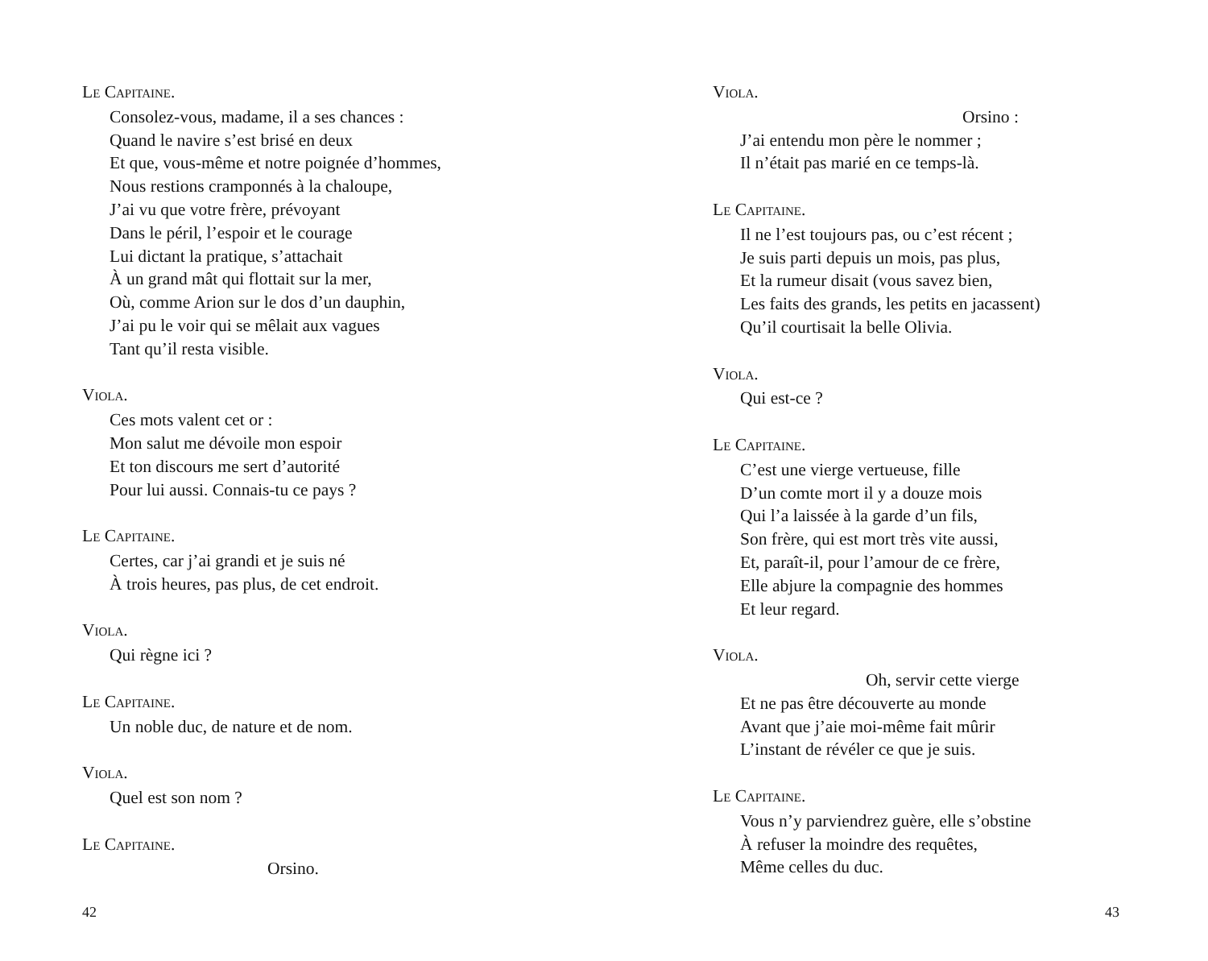LE CAPITAINE.
Consolez-vous, madame, il a ses chances :
Quand le navire s’est brisé en deux
Et que, vous-même et notre poignée d’hommes,
Nous restions cramponnés à la chaloupe,
J’ai vu que votre frère, prévoyant
Dans le péril, l’espoir et le courage
Lui dictant la pratique, s’attachait
À un grand mât qui flottait sur la mer,
Où, comme Arion sur le dos d’un dauphin,
J’ai pu le voir qui se mêlait aux vagues
Tant qu’il resta visible.
VIOLA.
Ces mots valent cet or :
Mon salut me dévoile mon espoir
Et ton discours me sert d’autorité
Pour lui aussi. Connais-tu ce pays ?
LE CAPITAINE.
Certes, car j’ai grandi et je suis né
À trois heures, pas plus, de cet endroit.
VIOLA.
Qui règne ici ?
LE CAPITAINE.
Un noble duc, de nature et de nom.
VIOLA.
Quel est son nom ?
LE CAPITAINE.
Orsino.
42
VIOLA.
Orsino :
J’ai entendu mon père le nommer ;
Il n’était pas marié en ce temps-là.
LE CAPITAINE.
Il ne l’est toujours pas, ou c’est récent ;
Je suis parti depuis un mois, pas plus,
Et la rumeur disait (vous savez bien,
Les faits des grands, les petits en jacassent)
Qu’il courtisait la belle Olivia.
VIOLA.
Qui est-ce ?
LE CAPITAINE.
C’est une vierge vertueuse, fille
D’un comte mort il y a douze mois
Qui l’a laissée à la garde d’un fils,
Son frère, qui est mort très vite aussi,
Et, paraît-il, pour l’amour de ce frère,
Elle abjure la compagnie des hommes
Et leur regard.
VIOLA.
Oh, servir cette vierge
Et ne pas être découverte au monde
Avant que j’aie moi-même fait mûrir
L’instant de révéler ce que je suis.
LE CAPITAINE.
Vous n’y parviendrez guère, elle s’obstine
À refuser la moindre des requêtes,
Même celles du duc.
43